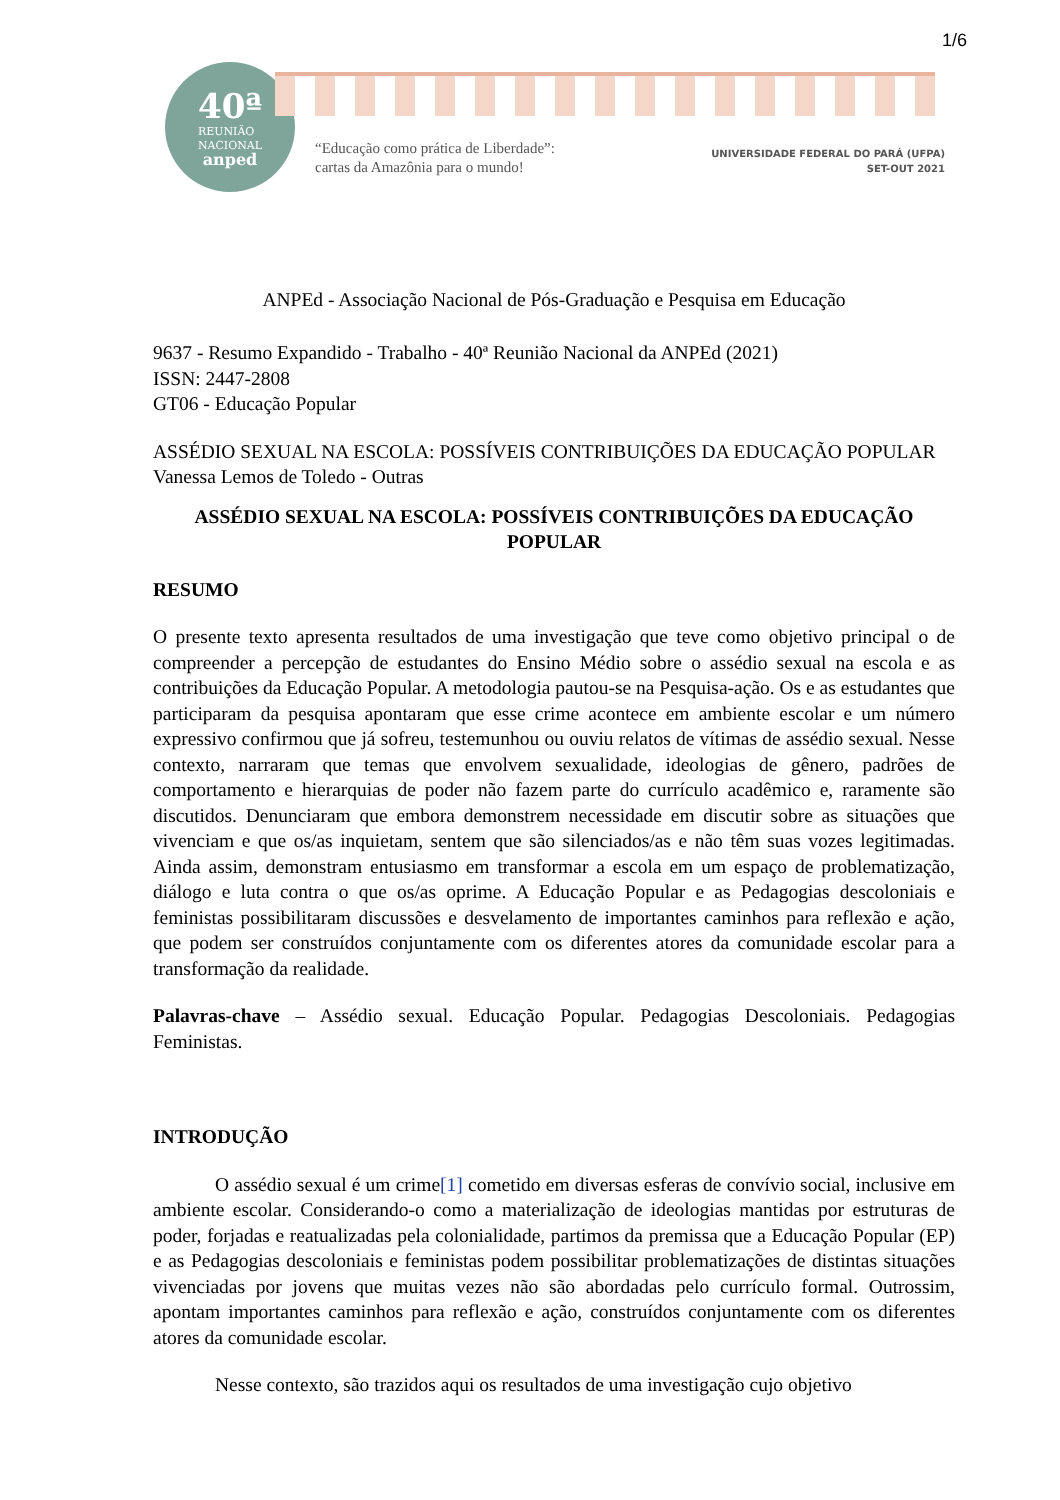1/6
40ª
REUNIÃO
NACIONAL
anped
“Educação como prática de Liberdade”:
cartas da Amazônia para o mundo!
UNIVERSIDADE FEDERAL DO PARÁ (UFPA)
SET-OUT 2021
ANPEd - Associação Nacional de Pós-Graduação e Pesquisa em Educação
9637 - Resumo Expandido - Trabalho - 40ª Reunião Nacional da ANPEd (2021)
ISSN: 2447-2808
GT06 - Educação Popular
ASSÉDIO SEXUAL NA ESCOLA: POSSÍVEIS CONTRIBUIÇÕES DA EDUCAÇÃO POPULAR
Vanessa Lemos de Toledo - Outras
ASSÉDIO SEXUAL NA ESCOLA: POSSÍVEIS CONTRIBUIÇÕES DA EDUCAÇÃO POPULAR
RESUMO
O presente texto apresenta resultados de uma investigação que teve como objetivo principal o de compreender a percepção de estudantes do Ensino Médio sobre o assédio sexual na escola e as contribuições da Educação Popular. A metodologia pautou-se na Pesquisa-ação. Os e as estudantes que participaram da pesquisa apontaram que esse crime acontece em ambiente escolar e um número expressivo confirmou que já sofreu, testemunhou ou ouviu relatos de vítimas de assédio sexual. Nesse contexto, narraram que temas que envolvem sexualidade, ideologias de gênero, padrões de comportamento e hierarquias de poder não fazem parte do currículo acadêmico e, raramente são discutidos. Denunciaram que embora demonstrem necessidade em discutir sobre as situações que vivenciam e que os/as inquietam, sentem que são silenciados/as e não têm suas vozes legitimadas. Ainda assim, demonstram entusiasmo em transformar a escola em um espaço de problematização, diálogo e luta contra o que os/as oprime. A Educação Popular e as Pedagogias descoloniais e feministas possibilitaram discussões e desvelamento de importantes caminhos para reflexão e ação, que podem ser construídos conjuntamente com os diferentes atores da comunidade escolar para a transformação da realidade.
Palavras-chave – Assédio sexual. Educação Popular. Pedagogias Descoloniais. Pedagogias Feministas.
INTRODUÇÃO
O assédio sexual é um crime[1] cometido em diversas esferas de convívio social, inclusive em ambiente escolar. Considerando-o como a materialização de ideologias mantidas por estruturas de poder, forjadas e reatualizadas pela colonialidade, partimos da premissa que a Educação Popular (EP) e as Pedagogias descoloniais e feministas podem possibilitar problematizações de distintas situações vivenciadas por jovens que muitas vezes não são abordadas pelo currículo formal. Outrossim, apontam importantes caminhos para reflexão e ação, construídos conjuntamente com os diferentes atores da comunidade escolar.
Nesse contexto, são trazidos aqui os resultados de uma investigação cujo objetivo